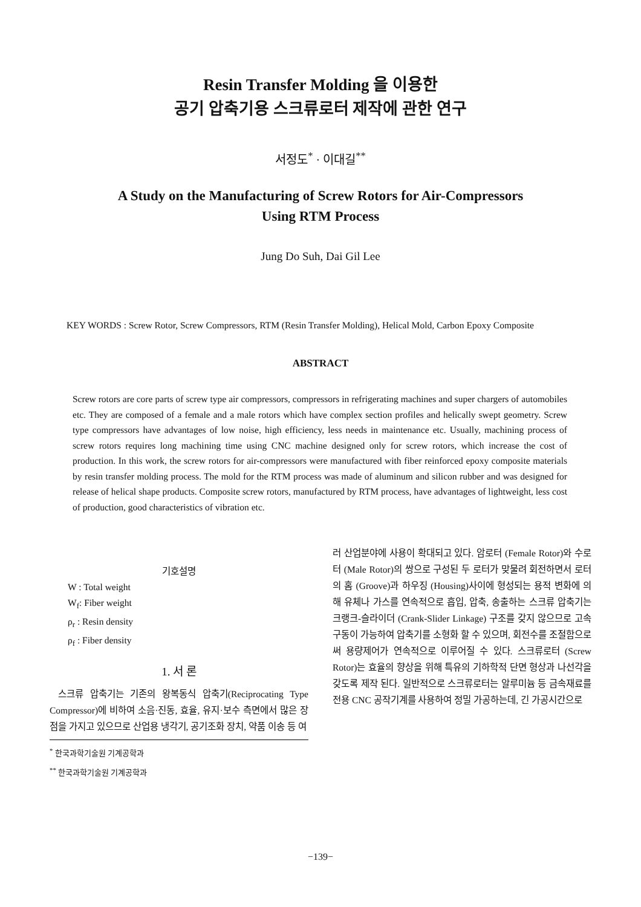Resin Transfer Molding 을 이용한
공기 압축기용 스크류로터 제작에 관한 연구
서정도<sup>*</sup> · 이대길<sup>**</sup>
A Study on the Manufacturing of Screw Rotors for Air-Compressors
Using RTM Process
Jung Do Suh, Dai Gil Lee
KEY WORDS : Screw Rotor, Screw Compressors, RTM (Resin Transfer Molding), Helical Mold, Carbon Epoxy Composite
ABSTRACT
Screw rotors are core parts of screw type air compressors, compressors in refrigerating machines and super chargers of automobiles etc. They are composed of a female and a male rotors which have complex section profiles and helically swept geometry. Screw type compressors have advantages of low noise, high efficiency, less needs in maintenance etc. Usually, machining process of screw rotors requires long machining time using CNC machine designed only for screw rotors, which increase the cost of production. In this work, the screw rotors for air-compressors were manufactured with fiber reinforced epoxy composite materials by resin transfer molding process. The mold for the RTM process was made of aluminum and silicon rubber and was designed for release of helical shape products. Composite screw rotors, manufactured by RTM process, have advantages of lightweight, less cost of production, good characteristics of vibration etc.
기호설명
W : Total weight
W<sub>f</sub>: Fiber weight
ρ<sub>r</sub> : Resin density
ρ<sub>f</sub> : Fiber density
1. 서 론
스크류 압축기는 기존의 왕복동식 압축기(Reciprocating Type Compressor)에 비하여 소음·진동, 효율, 유지·보수 측면에서 많은 장점을 가지고 있으므로 산업용 냉각기, 공기조화 장치, 약품 이송 등 여
<sup>*</sup> 한국과학기술원 기계공학과
<sup>**</sup> 한국과학기술원 기계공학과
러 산업분야에 사용이 확대되고 있다. 암로터 (Female Rotor)와 수로터 (Male Rotor)의 쌍으로 구성된 두 로터가 맞물려 회전하면서 로터의 홈 (Groove)과 하우징 (Housing)사이에 형성되는 용적 변화에 의해 유체나 가스를 연속적으로 흡입, 압축, 송출하는 스크류 압축기는 크랭크-슬라이더 (Crank-Slider Linkage) 구조를 갖지 않으므로 고속 구동이 가능하여 압축기를 소형화 할 수 있으며, 회전수를 조절함으로써 용량제어가 연속적으로 이루어질 수 있다. 스크류로터 (Screw Rotor)는 효율의 향상을 위해 특유의 기하학적 단면 형상과 나선각을 갖도록 제작 된다. 일반적으로 스크류로터는 알루미늄 등 금속재료를 전용 CNC 공작기계를 사용하여 정밀 가공하는데, 긴 가공시간으로
−139−